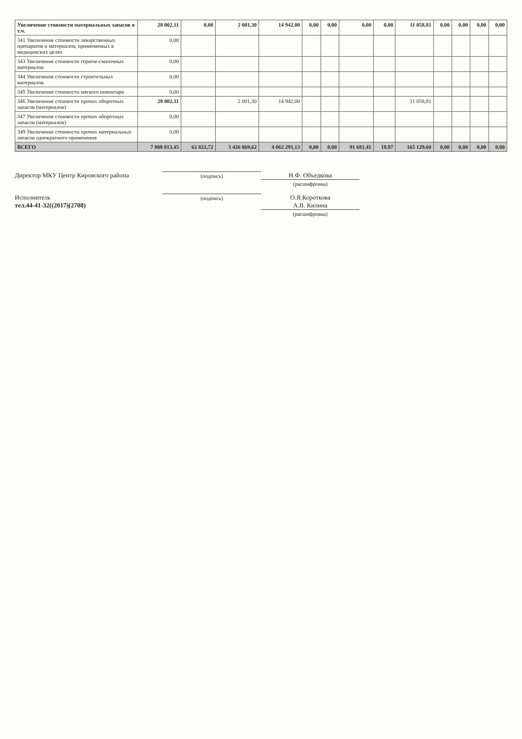| Увеличение стоимости материальных запасов в т.ч. | 28 002,11 | 0,00 | 2 001,30 | 14 942,00 | 0,00 | 0,00 | 0,00 | 0,00 | 11 058,81 | 0,00 | 0,00 | 0,00 | 0,00 |
| 341 Увеличение стоимости лекарственных препаратов и материалов, применяемых в медицинских целях | 0,00 | | | | | | | | | | | | |
| 343 Увеличение стоимости горюче-смазочных материалов | 0,00 | | | | | | | | | | | | |
| 344 Увеличение стоимости строительных материалов | 0,00 | | | | | | | | | | | | |
| 345 Увеличение стоимости мягкого инвентаря | 0,00 | | | | | | | | | | | | |
| 346 Увеличение стоимости прочих оборотных запасов (материалов) | 28 002,11 | | 2 001,30 | 14 942,00 | | | | | 11 058,81 | | | | |
| 347 Увеличение стоимости прочих оборотных запасов (материалов) | 0,00 | | | | | | | | | | | | |
| 349 Увеличение стоимости прочих материальных запасов однократного применения | 0,00 | | | | | | | | | | | | |
| ВСЕГО | 7 808 813,45 | 62 822,72 | 3 426 869,62 | 4 062 291,13 | 0,00 | 0,00 | 91 681,41 | 18,97 | 165 129,60 | 0,00 | 0,00 | 0,00 | 0,00 |
Директор МКУ Центр Кировского района
(подпись)
Н.Ф. Объедкова
(расшифровка)
Исполнитель
тел.44-41-32((2017)(2708)
(подпись)
О.Я.Короткова
А.В. Килина
(расшифровка)